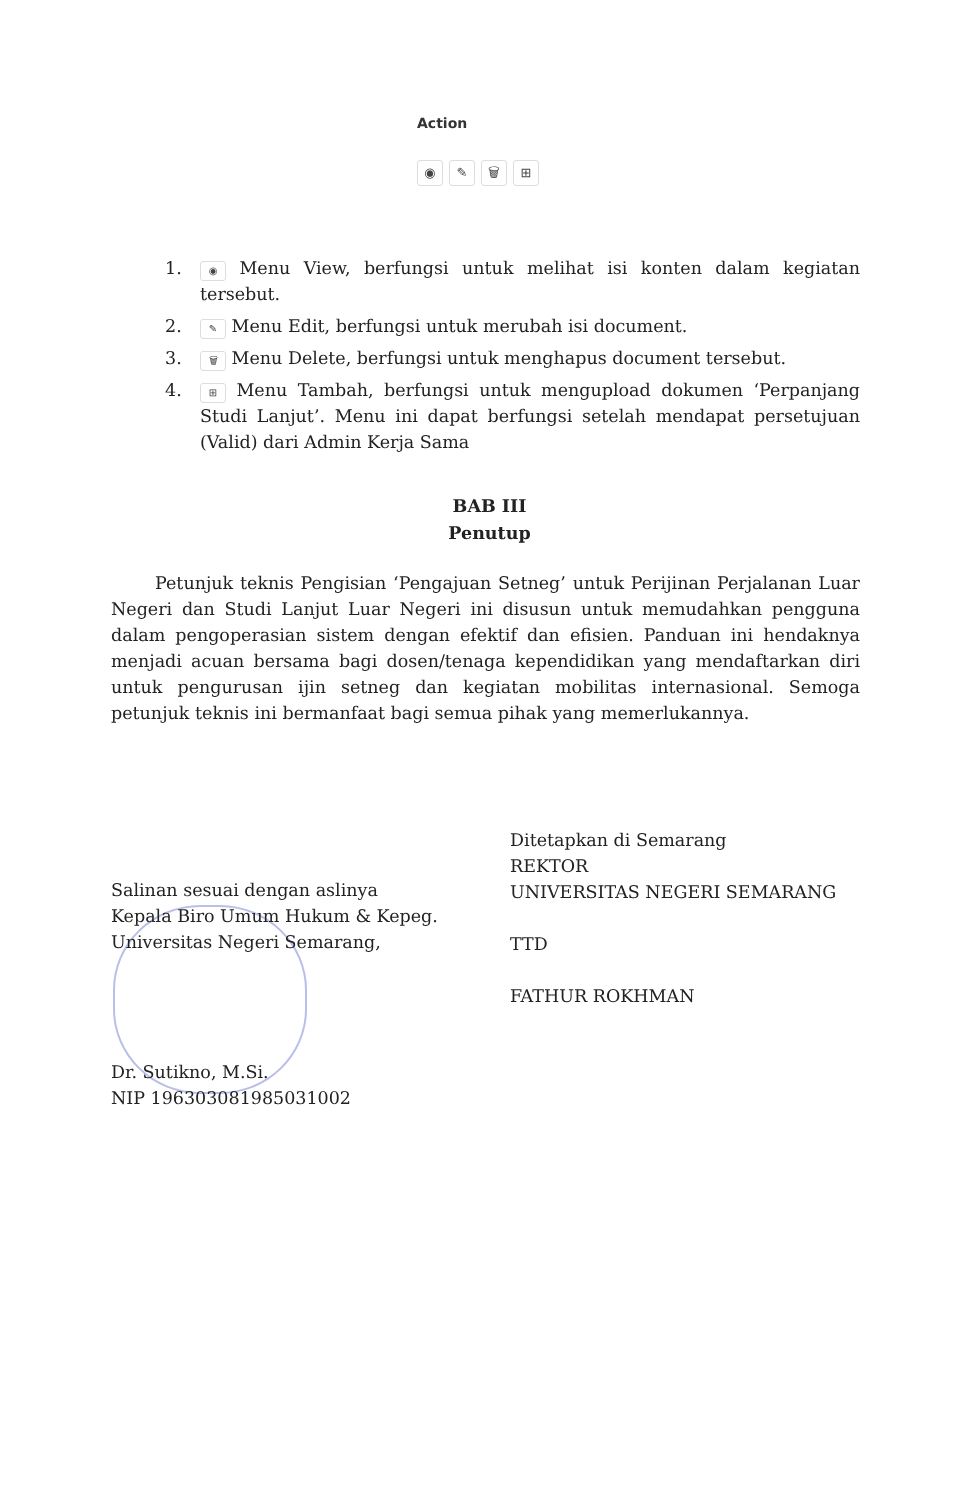Action
◉ ✎ 🗑 ⊞
1. ◉ Menu View, berfungsi untuk melihat isi konten dalam kegiatan tersebut.
2. ✎ Menu Edit, berfungsi untuk merubah isi document.
3. 🗑 Menu Delete, berfungsi untuk menghapus document tersebut.
4. ⊞ Menu Tambah, berfungsi untuk mengupload dokumen ‘Perpanjang Studi Lanjut’. Menu ini dapat berfungsi setelah mendapat persetujuan (Valid) dari Admin Kerja Sama
BAB III
Penutup
Petunjuk teknis Pengisian ‘Pengajuan Setneg’ untuk Perijinan Perjalanan Luar Negeri dan Studi Lanjut Luar Negeri ini disusun untuk memudahkan pengguna dalam pengoperasian sistem dengan efektif dan efisien. Panduan ini hendaknya menjadi acuan bersama bagi dosen/tenaga kependidikan yang mendaftarkan diri untuk pengurusan ijin setneg dan kegiatan mobilitas internasional. Semoga petunjuk teknis ini bermanfaat bagi semua pihak yang memerlukannya.
Salinan sesuai dengan aslinya
Kepala Biro Umum Hukum & Kepeg.
Universitas Negeri Semarang,
Dr. Sutikno, M.Si.
NIP 196303081985031002
Ditetapkan di Semarang
REKTOR
UNIVERSITAS NEGERI SEMARANG
TTD
FATHUR ROKHMAN